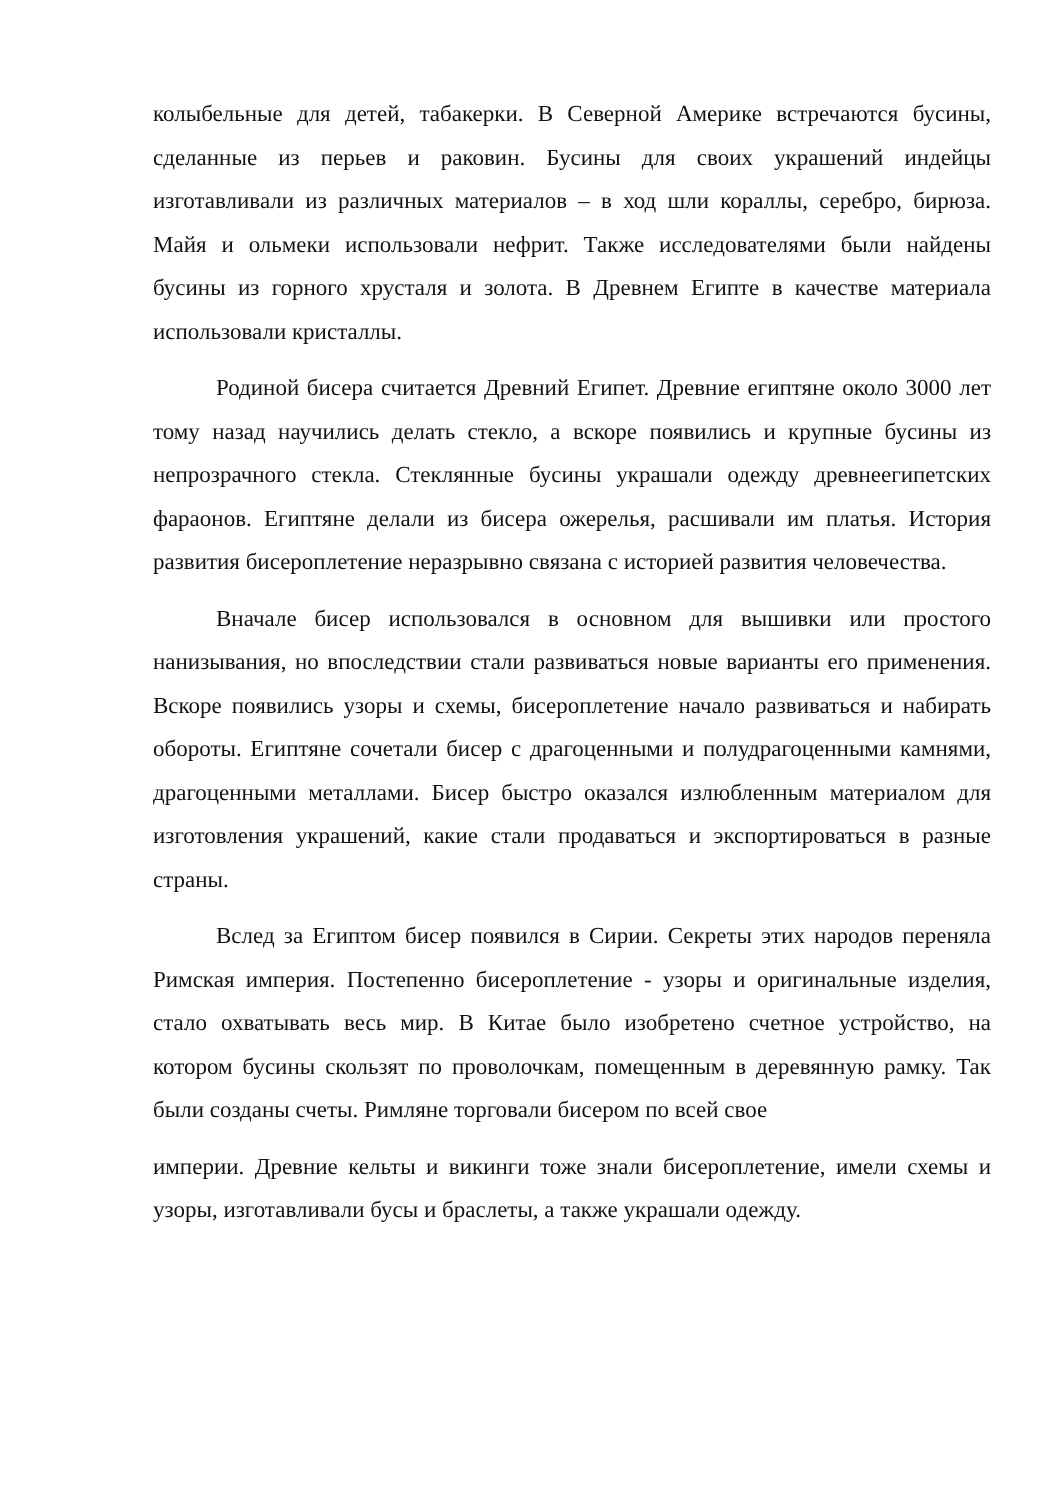колыбельные для детей, табакерки. В Северной Америке встречаются бусины, сделанные из перьев и раковин. Бусины для своих украшений индейцы изготавливали из различных материалов – в ход шли кораллы, серебро, бирюза. Майя и ольмеки использовали нефрит. Также исследователями были найдены бусины из горного хрусталя и золота. В Древнем Египте в качестве материала использовали кристаллы.
Родиной бисера считается Древний Египет. Древние египтяне около 3000 лет тому назад научились делать стекло, а вскоре появились и крупные бусины из непрозрачного стекла. Стеклянные бусины украшали одежду древнеегипетских фараонов. Египтяне делали из бисера ожерелья, расшивали им платья. История развития бисероплетение неразрывно связана с историей развития человечества.
Вначале бисер использовался в основном для вышивки или простого нанизывания, но впоследствии стали развиваться новые варианты его применения. Вскоре появились узоры и схемы, бисероплетение начало развиваться и набирать обороты. Египтяне сочетали бисер с драгоценными и полудрагоценными камнями, драгоценными металлами. Бисер быстро оказался излюбленным материалом для изготовления украшений, какие стали продаваться и экспортироваться в разные страны.
Вслед за Египтом бисер появился в Сирии. Секреты этих народов переняла Римская империя. Постепенно бисероплетение - узоры и оригинальные изделия, стало охватывать весь мир. В Китае было изобретено счетное устройство, на котором бусины скользят по проволочкам, помещенным в деревянную рамку. Так были созданы счеты. Римляне торговали бисером по всей свое
империи. Древние кельты и викинги тоже знали бисероплетение, имели схемы и узоры, изготавливали бусы и браслеты, а также украшали одежду.